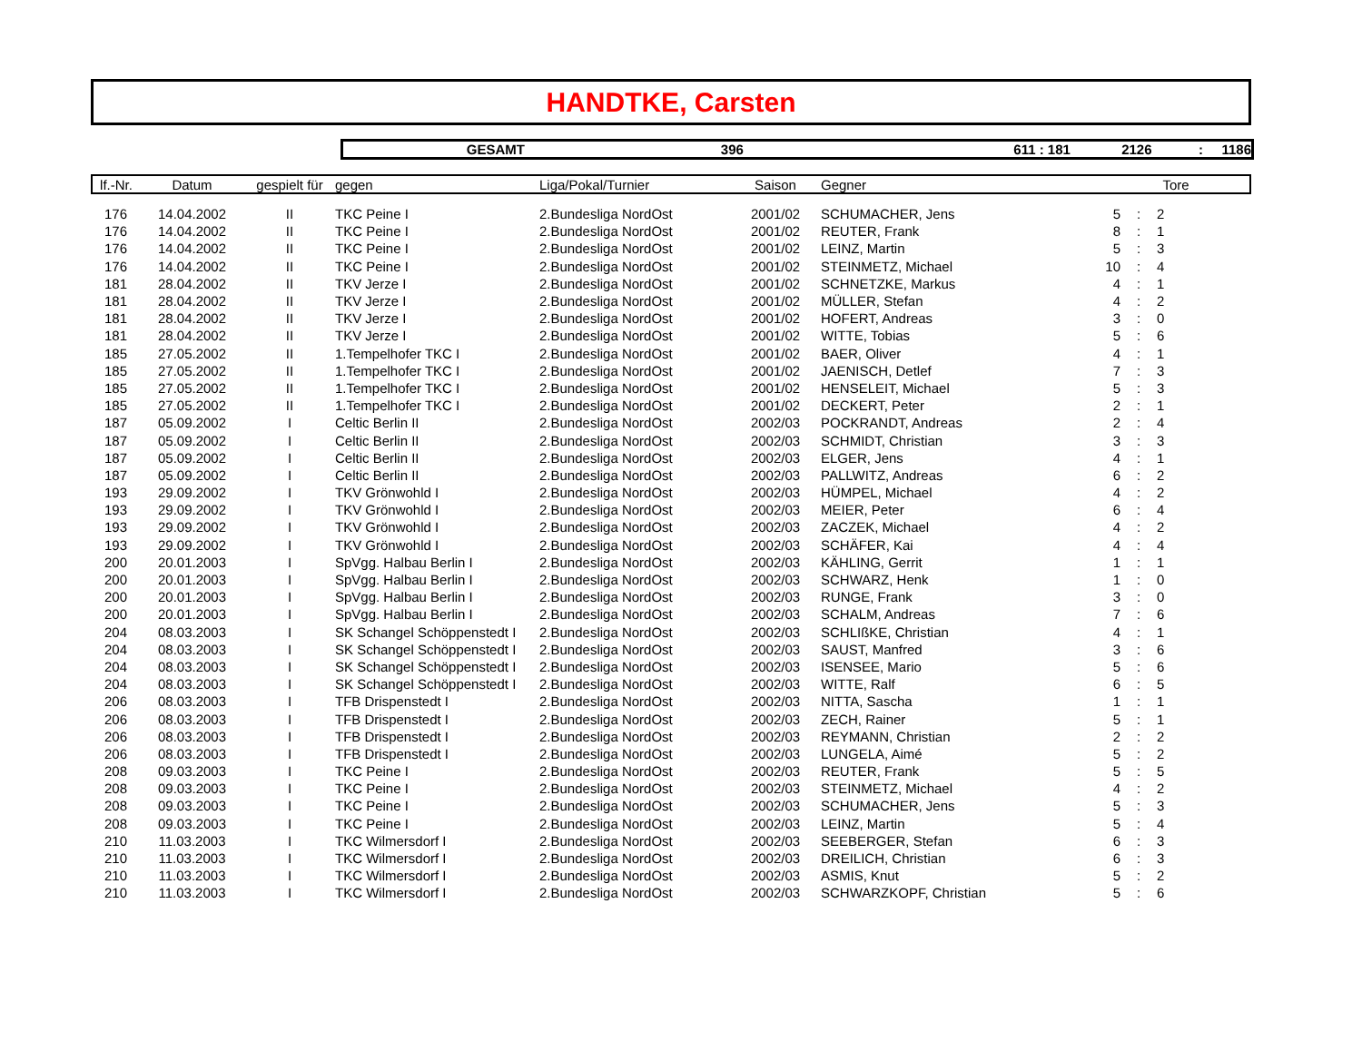HANDTKE, Carsten
GESAMT 396 611 : 181 2126: 1186
| lf.-Nr. | Datum | gespielt für | gegen | Liga/Pokal/Turnier | Saison | Gegner | Tore | | |
| --- | --- | --- | --- | --- | --- | --- | --- | --- | --- |
| 176 | 14.04.2002 | II | TKC Peine I | 2.Bundesliga NordOst | 2001/02 | SCHUMACHER, Jens | 5 | : | 2 |
| 176 | 14.04.2002 | II | TKC Peine I | 2.Bundesliga NordOst | 2001/02 | REUTER, Frank | 8 | : | 1 |
| 176 | 14.04.2002 | II | TKC Peine I | 2.Bundesliga NordOst | 2001/02 | LEINZ, Martin | 5 | : | 3 |
| 176 | 14.04.2002 | II | TKC Peine I | 2.Bundesliga NordOst | 2001/02 | STEINMETZ, Michael | 10 | : | 4 |
| 181 | 28.04.2002 | II | TKV Jerze I | 2.Bundesliga NordOst | 2001/02 | SCHNETZKE, Markus | 4 | : | 1 |
| 181 | 28.04.2002 | II | TKV Jerze I | 2.Bundesliga NordOst | 2001/02 | MÜLLER, Stefan | 4 | : | 2 |
| 181 | 28.04.2002 | II | TKV Jerze I | 2.Bundesliga NordOst | 2001/02 | HOFERT, Andreas | 3 | : | 0 |
| 181 | 28.04.2002 | II | TKV Jerze I | 2.Bundesliga NordOst | 2001/02 | WITTE, Tobias | 5 | : | 6 |
| 185 | 27.05.2002 | II | 1.Tempelhofer TKC I | 2.Bundesliga NordOst | 2001/02 | BAER, Oliver | 4 | : | 1 |
| 185 | 27.05.2002 | II | 1.Tempelhofer TKC I | 2.Bundesliga NordOst | 2001/02 | JAENISCH, Detlef | 7 | : | 3 |
| 185 | 27.05.2002 | II | 1.Tempelhofer TKC I | 2.Bundesliga NordOst | 2001/02 | HENSELEIT, Michael | 5 | : | 3 |
| 185 | 27.05.2002 | II | 1.Tempelhofer TKC I | 2.Bundesliga NordOst | 2001/02 | DECKERT, Peter | 2 | : | 1 |
| 187 | 05.09.2002 | I | Celtic Berlin II | 2.Bundesliga NordOst | 2002/03 | POCKRANDT, Andreas | 2 | : | 4 |
| 187 | 05.09.2002 | I | Celtic Berlin II | 2.Bundesliga NordOst | 2002/03 | SCHMIDT, Christian | 3 | : | 3 |
| 187 | 05.09.2002 | I | Celtic Berlin II | 2.Bundesliga NordOst | 2002/03 | ELGER, Jens | 4 | : | 1 |
| 187 | 05.09.2002 | I | Celtic Berlin II | 2.Bundesliga NordOst | 2002/03 | PALLWITZ, Andreas | 6 | : | 2 |
| 193 | 29.09.2002 | I | TKV Grönwohld I | 2.Bundesliga NordOst | 2002/03 | HÜMPEL, Michael | 4 | : | 2 |
| 193 | 29.09.2002 | I | TKV Grönwohld I | 2.Bundesliga NordOst | 2002/03 | MEIER, Peter | 6 | : | 4 |
| 193 | 29.09.2002 | I | TKV Grönwohld I | 2.Bundesliga NordOst | 2002/03 | ZACZEK, Michael | 4 | : | 2 |
| 193 | 29.09.2002 | I | TKV Grönwohld I | 2.Bundesliga NordOst | 2002/03 | SCHÄFER, Kai | 4 | : | 4 |
| 200 | 20.01.2003 | I | SpVgg. Halbau Berlin I | 2.Bundesliga NordOst | 2002/03 | KÄHLING, Gerrit | 1 | : | 1 |
| 200 | 20.01.2003 | I | SpVgg. Halbau Berlin I | 2.Bundesliga NordOst | 2002/03 | SCHWARZ, Henk | 1 | : | 0 |
| 200 | 20.01.2003 | I | SpVgg. Halbau Berlin I | 2.Bundesliga NordOst | 2002/03 | RUNGE, Frank | 3 | : | 0 |
| 200 | 20.01.2003 | I | SpVgg. Halbau Berlin I | 2.Bundesliga NordOst | 2002/03 | SCHALM, Andreas | 7 | : | 6 |
| 204 | 08.03.2003 | I | SK Schangel Schöppenstedt I | 2.Bundesliga NordOst | 2002/03 | SCHLIßKE, Christian | 4 | : | 1 |
| 204 | 08.03.2003 | I | SK Schangel Schöppenstedt I | 2.Bundesliga NordOst | 2002/03 | SAUST, Manfred | 3 | : | 6 |
| 204 | 08.03.2003 | I | SK Schangel Schöppenstedt I | 2.Bundesliga NordOst | 2002/03 | ISENSEE, Mario | 5 | : | 6 |
| 204 | 08.03.2003 | I | SK Schangel Schöppenstedt I | 2.Bundesliga NordOst | 2002/03 | WITTE, Ralf | 6 | : | 5 |
| 206 | 08.03.2003 | I | TFB Drispenstedt I | 2.Bundesliga NordOst | 2002/03 | NITTA, Sascha | 1 | : | 1 |
| 206 | 08.03.2003 | I | TFB Drispenstedt I | 2.Bundesliga NordOst | 2002/03 | ZECH, Rainer | 5 | : | 1 |
| 206 | 08.03.2003 | I | TFB Drispenstedt I | 2.Bundesliga NordOst | 2002/03 | REYMANN, Christian | 2 | : | 2 |
| 206 | 08.03.2003 | I | TFB Drispenstedt I | 2.Bundesliga NordOst | 2002/03 | LUNGELA, Aimé | 5 | : | 2 |
| 208 | 09.03.2003 | I | TKC Peine I | 2.Bundesliga NordOst | 2002/03 | REUTER, Frank | 5 | : | 5 |
| 208 | 09.03.2003 | I | TKC Peine I | 2.Bundesliga NordOst | 2002/03 | STEINMETZ, Michael | 4 | : | 2 |
| 208 | 09.03.2003 | I | TKC Peine I | 2.Bundesliga NordOst | 2002/03 | SCHUMACHER, Jens | 5 | : | 3 |
| 208 | 09.03.2003 | I | TKC Peine I | 2.Bundesliga NordOst | 2002/03 | LEINZ, Martin | 5 | : | 4 |
| 210 | 11.03.2003 | I | TKC Wilmersdorf I | 2.Bundesliga NordOst | 2002/03 | SEEBERGER, Stefan | 6 | : | 3 |
| 210 | 11.03.2003 | I | TKC Wilmersdorf I | 2.Bundesliga NordOst | 2002/03 | DREILICH, Christian | 6 | : | 3 |
| 210 | 11.03.2003 | I | TKC Wilmersdorf I | 2.Bundesliga NordOst | 2002/03 | ASMIS, Knut | 5 | : | 2 |
| 210 | 11.03.2003 | I | TKC Wilmersdorf I | 2.Bundesliga NordOst | 2002/03 | SCHWARZKOPF, Christian | 5 | : | 6 |